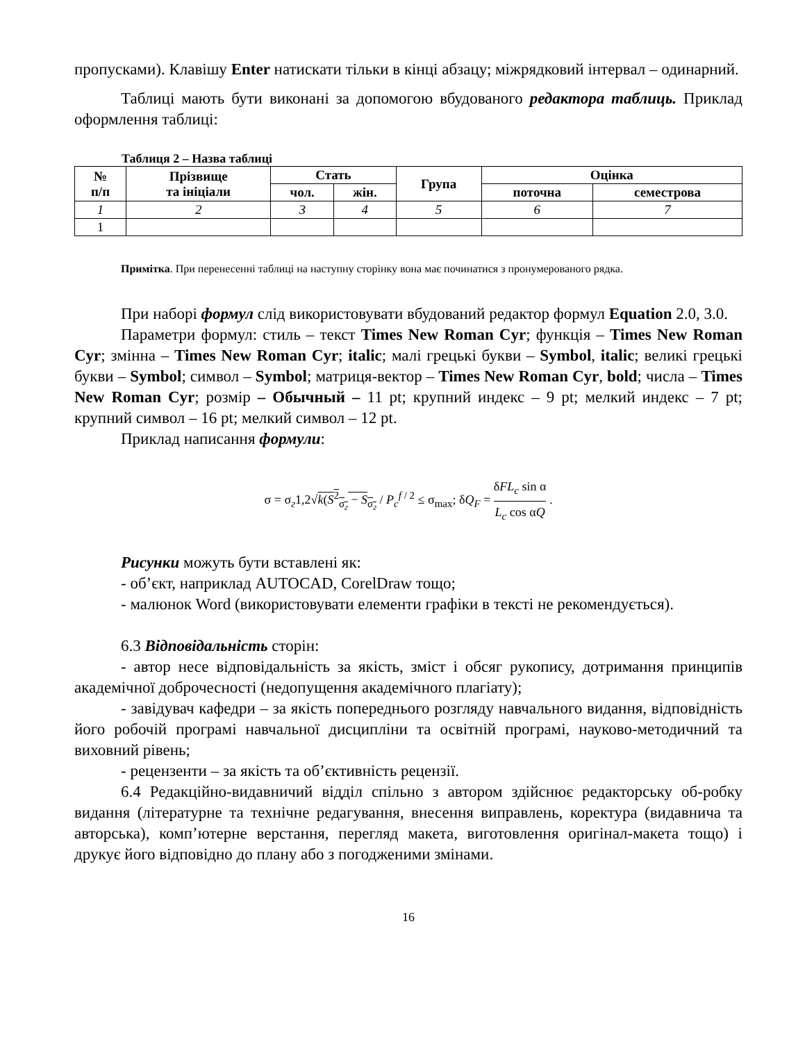пропусками). Клавішу Enter натискати тільки в кінці абзацу; міжрядковий інтервал – одинарний.
Таблиці мають бути виконані за допомогою вбудованого редактора таблиць. Приклад оформлення таблиці:
Таблиця 2 – Назва таблиці
| № п/п | Прізвище та ініціали | Стать | | Група | Оцінка | |
| --- | --- | --- | --- | --- | --- | --- |
| | | чол. | жін. | | поточна | семестрова |
| 1 | 2 | 3 | 4 | 5 | 6 | 7 |
| 1 | | | | | | |
Примітка. При перенесенні таблиці на наступну сторінку вона має починатися з пронумерованого рядка.
При наборі формул слід використовувати вбудований редактор формул Equation 2.0, 3.0.
Параметри формул: стиль – текст Times New Roman Cyr; функція – Times New Roman Cyr; змінна – Times New Roman Cyr; italic; малі грецькі букви – Symbol, italic; великі грецькі букви – Symbol; символ – Symbol; матриця-вектор – Times New Roman Cyr, bold; числа – Times New Roman Cyr; розмір – Обычный – 11 pt; крупний индекс – 9 pt; мелкий индекс – 7 pt; крупний символ – 16 pt; мелкий символ – 12 pt.
Приклад написання формули:
σ = σ<sub>г</sub>1,2√k(S<sup>2</sup><sub>σ<sub>г</sub></sub> − S<sub>σ<sub>г</sub></sub> / P<sub>c</sub><sup>f / 2</sup> ≤ σ<sub>max</sub>; δQ<sub>F</sub> = δFL<sub>c</sub> sin α L<sub>c</sub> cos αQ .
Рисунки можуть бути вставлені як:
- об’єкт, наприклад AUTOCAD, CorelDraw тощо;
- малюнок Word (використовувати елементи графіки в тексті не рекомендується).
6.3 Відповідальність сторін:
- автор несе відповідальність за якість, зміст і обсяг рукопису, дотримання принципів академічної доброчесності (недопущення академічного плагіату);
- завідувач кафедри – за якість попереднього розгляду навчального видання, відповідність його робочій програмі навчальної дисципліни та освітній програмі, науково-методичний та виховний рівень;
- рецензенти – за якість та об’єктивність рецензії.
6.4 Редакційно-видавничий відділ спільно з автором здійснює редакторську об-робку видання (літературне та технічне редагування, внесення виправлень, коректура (видавнича та авторська), комп’ютерне верстання, перегляд макета, виготовлення оригінал-макета тощо) і друкує його відповідно до плану або з погодженими змінами.
16